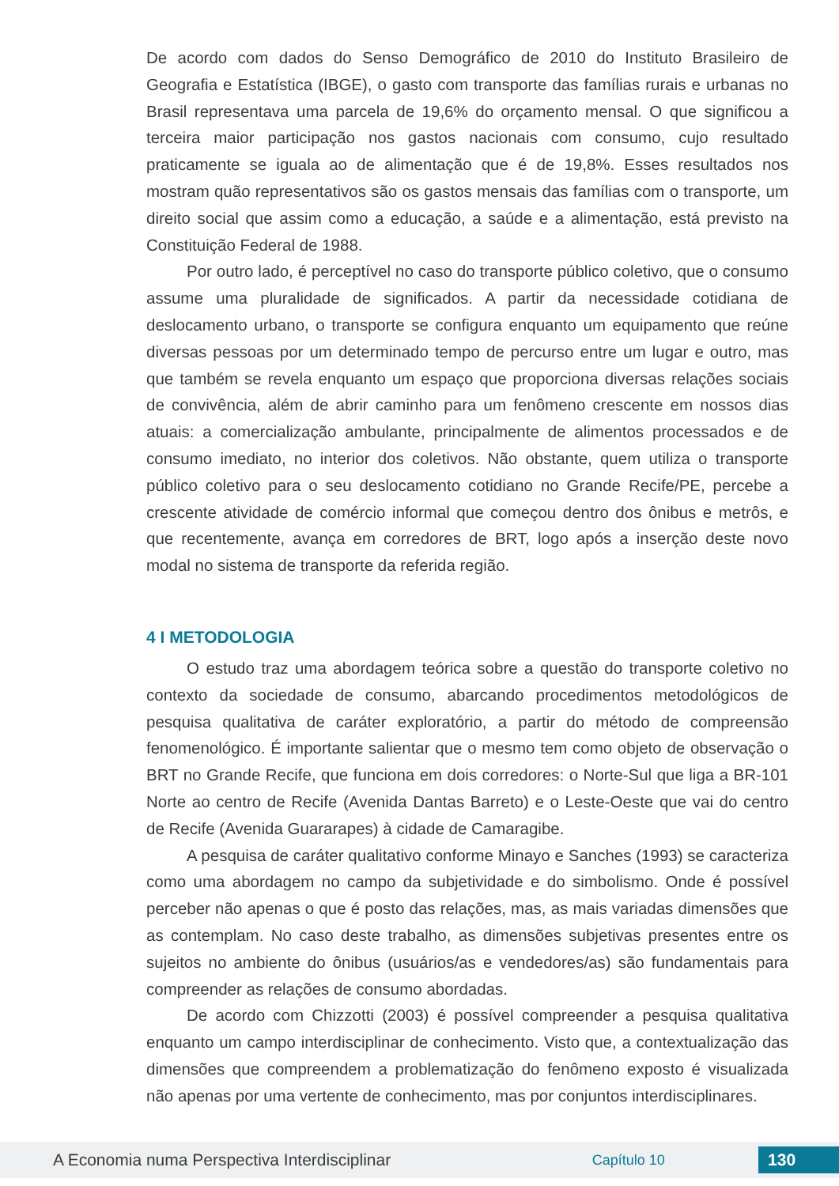De acordo com dados do Senso Demográfico de 2010 do Instituto Brasileiro de Geografia e Estatística (IBGE), o gasto com transporte das famílias rurais e urbanas no Brasil representava uma parcela de 19,6% do orçamento mensal. O que significou a terceira maior participação nos gastos nacionais com consumo, cujo resultado praticamente se iguala ao de alimentação que é de 19,8%. Esses resultados nos mostram quão representativos são os gastos mensais das famílias com o transporte, um direito social que assim como a educação, a saúde e a alimentação, está previsto na Constituição Federal de 1988.
Por outro lado, é perceptível no caso do transporte público coletivo, que o consumo assume uma pluralidade de significados. A partir da necessidade cotidiana de deslocamento urbano, o transporte se configura enquanto um equipamento que reúne diversas pessoas por um determinado tempo de percurso entre um lugar e outro, mas que também se revela enquanto um espaço que proporciona diversas relações sociais de convivência, além de abrir caminho para um fenômeno crescente em nossos dias atuais: a comercialização ambulante, principalmente de alimentos processados e de consumo imediato, no interior dos coletivos. Não obstante, quem utiliza o transporte público coletivo para o seu deslocamento cotidiano no Grande Recife/PE, percebe a crescente atividade de comércio informal que começou dentro dos ônibus e metrôs, e que recentemente, avança em corredores de BRT, logo após a inserção deste novo modal no sistema de transporte da referida região.
4 I METODOLOGIA
O estudo traz uma abordagem teórica sobre a questão do transporte coletivo no contexto da sociedade de consumo, abarcando procedimentos metodológicos de pesquisa qualitativa de caráter exploratório, a partir do método de compreensão fenomenológico. É importante salientar que o mesmo tem como objeto de observação o BRT no Grande Recife, que funciona em dois corredores: o Norte-Sul que liga a BR-101 Norte ao centro de Recife (Avenida Dantas Barreto) e o Leste-Oeste que vai do centro de Recife (Avenida Guararapes) à cidade de Camaragibe.
A pesquisa de caráter qualitativo conforme Minayo e Sanches (1993) se caracteriza como uma abordagem no campo da subjetividade e do simbolismo. Onde é possível perceber não apenas o que é posto das relações, mas, as mais variadas dimensões que as contemplam. No caso deste trabalho, as dimensões subjetivas presentes entre os sujeitos no ambiente do ônibus (usuários/as e vendedores/as) são fundamentais para compreender as relações de consumo abordadas.
De acordo com Chizzotti (2003) é possível compreender a pesquisa qualitativa enquanto um campo interdisciplinar de conhecimento. Visto que, a contextualização das dimensões que compreendem a problematização do fenômeno exposto é visualizada não apenas por uma vertente de conhecimento, mas por conjuntos interdisciplinares.
A Economia numa Perspectiva Interdisciplinar Capítulo 10 130